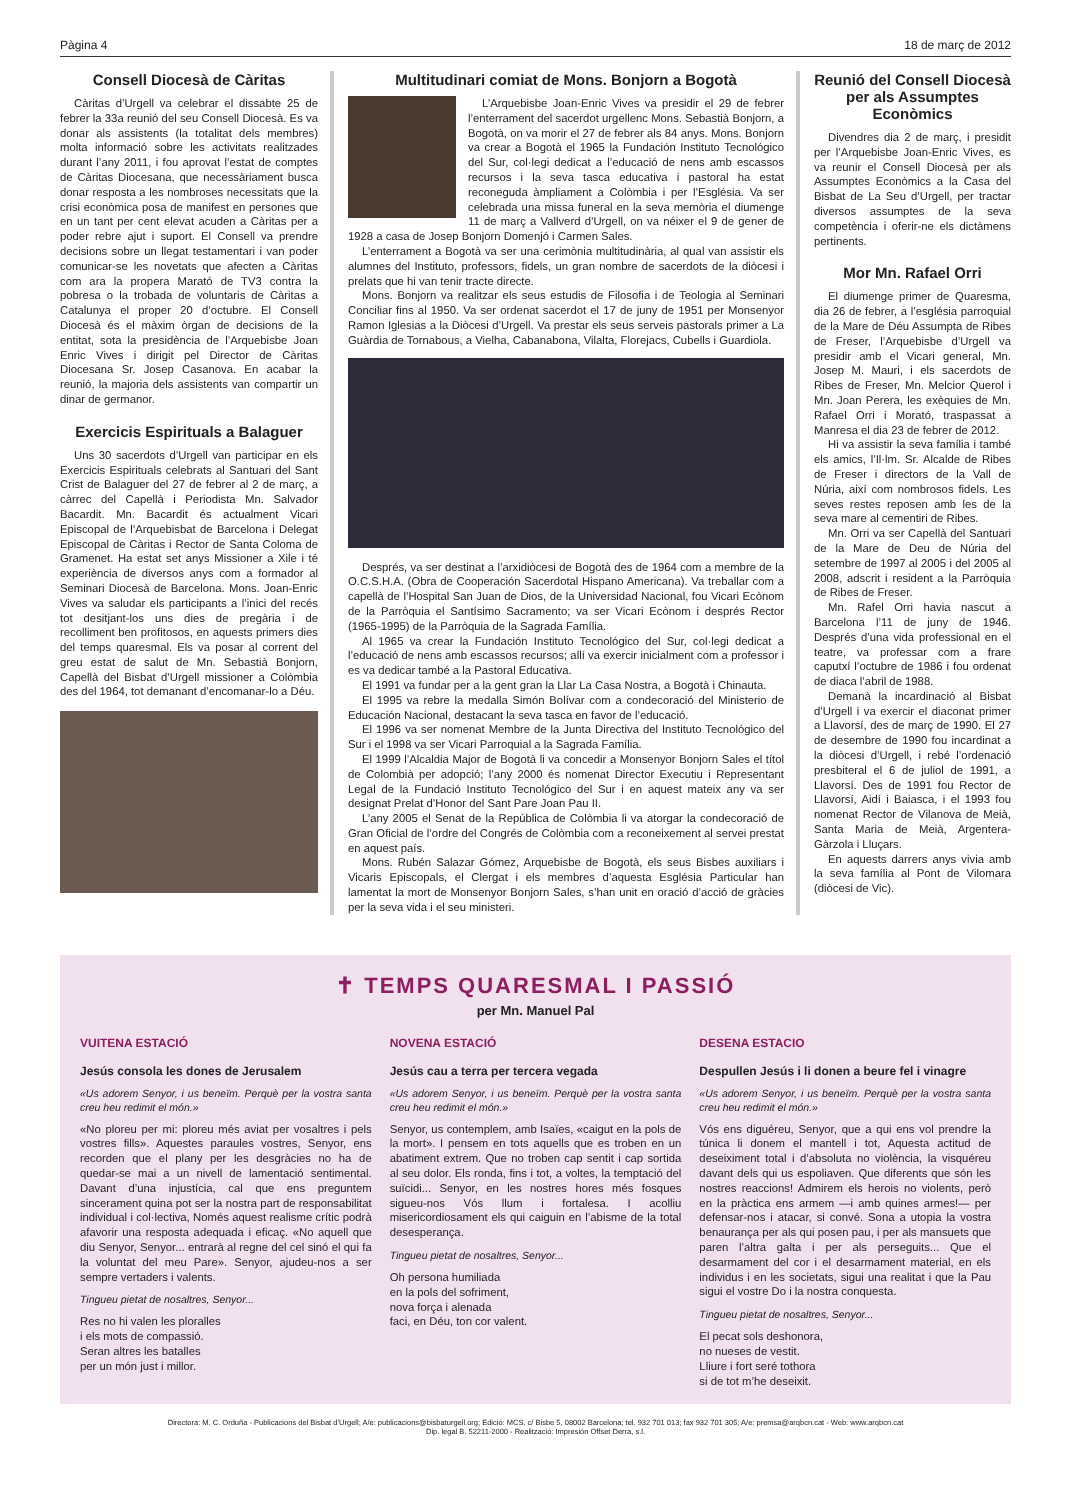Pàgina 4 18 de març de 2012
Consell Diocesà de Càritas
Càritas d’Urgell va celebrar el dissabte 25 de febrer la 33a reunió del seu Consell Diocesà. Es va donar als assistents (la totalitat dels membres) molta informació sobre les activitats realitzades durant l’any 2011, i fou aprovat l’estat de comptes de Càritas Diocesana, que necessàriament busca donar resposta a les nombroses necessitats que la crisi econòmica posa de manifest en persones que en un tant per cent elevat acuden a Càritas per a poder rebre ajut i suport. El Consell va prendre decisions sobre un llegat testamentari i van poder comunicar-se les novetats que afecten a Càritas com ara la propera Marató de TV3 contra la pobresa o la trobada de voluntaris de Càritas a Catalunya el proper 20 d’octubre. El Consell Diocesà és el màxim òrgan de decisions de la entitat, sota la presidència de l’Arquebisbe Joan Enric Vives i dirigit pel Director de Càritas Diocesana Sr. Josep Casanova. En acabar la reunió, la majoria dels assistents van compartir un dinar de germanor.
Exercicis Espirituals a Balaguer
Uns 30 sacerdots d’Urgell van participar en els Exercicis Espirituals celebrats al Santuari del Sant Crist de Balaguer del 27 de febrer al 2 de març, a càrrec del Capellà i Periodista Mn. Salvador Bacardit. Mn. Bacardit és actualment Vicari Episcopal de l’Arquebisbat de Barcelona i Delegat Episcopal de Càritas i Rector de Santa Coloma de Gramenet. Ha estat set anys Missioner a Xile i té experiència de diversos anys com a formador al Seminari Diocesà de Barcelona. Mons. Joan-Enric Vives va saludar els participants a l’inici del recés tot desitjant-los uns dies de pregària i de recolliment ben profitosos, en aquests primers dies del temps quaresmal. Els va posar al corrent del greu estat de salut de Mn. Sebastià Bonjorn, Capellà del Bisbat d’Urgell missioner a Colòmbia des del 1964, tot demanant d’encomanar-lo a Déu.
Multitudinari comiat de Mons. Bonjorn a Bogotà
L’Arquebisbe Joan-Enric Vives va presidir el 29 de febrer l’enterrament del sacerdot urgellenc Mons. Sebastià Bonjorn, a Bogotà, on va morir el 27 de febrer als 84 anys. Mons. Bonjorn va crear a Bogotà el 1965 la Fundación Instituto Tecnológico del Sur, col·legi dedicat a l’educació de nens amb escassos recursos i la seva tasca educativa i pastoral ha estat reconeguda àmpliament a Colòmbia i per l’Església. Va ser celebrada una missa funeral en la seva memòria el diumenge 11 de març a Vallverd d’Urgell, on va néixer el 9 de gener de 1928 a casa de Josep Bonjorn Domenjó i Carmen Sales.
L’enterrament a Bogotà va ser una cerimònia multitudinària, al qual van assistir els alumnes del Instituto, professors, fidels, un gran nombre de sacerdots de la diòcesi i prelats que hi van tenir tracte directe.
Mons. Bonjorn va realitzar els seus estudis de Filosofia i de Teologia al Seminari Conciliar fins al 1950. Va ser ordenat sacerdot el 17 de juny de 1951 per Monsenyor Ramon Iglesias a la Diòcesi d’Urgell. Va prestar els seus serveis pastorals primer a La Guàrdia de Tornabous, a Vielha, Cabanabona, Vilalta, Florejacs, Cubells i Guardiola.
Després, va ser destinat a l’arxidiòcesi de Bogotà des de 1964 com a membre de la O.C.S.H.A. (Obra de Cooperación Sacerdotal Hispano Americana). Va treballar com a capellà de l’Hospital San Juan de Dios, de la Universidad Nacional, fou Vicari Ecònom de la Parròquia el Santísimo Sacramento; va ser Vicari Ecònom i després Rector (1965-1995) de la Parròquia de la Sagrada Família.
Al 1965 va crear la Fundación Instituto Tecnológico del Sur, col·legi dedicat a l’educació de nens amb escassos recursos; allí va exercir inicialment com a professor i es va dedicar també a la Pastoral Educativa.
El 1991 va fundar per a la gent gran la Llar La Casa Nostra, a Bogotà i Chinauta.
El 1995 va rebre la medalla Simón Bolívar com a condecoració del Ministerio de Educación Nacional, destacant la seva tasca en favor de l’educació.
El 1996 va ser nomenat Membre de la Junta Directiva del Instituto Tecnológico del Sur i el 1998 va ser Vicari Parroquial a la Sagrada Família.
El 1999 l’Alcaldia Major de Bogotà li va concedir a Monsenyor Bonjorn Sales el títol de Colombià per adopció; l’any 2000 és nomenat Director Executiu i Representant Legal de la Fundació Instituto Tecnológico del Sur i en aquest mateix any va ser designat Prelat d’Honor del Sant Pare Joan Pau II.
L’any 2005 el Senat de la República de Colòmbia li va atorgar la condecoració de Gran Oficial de l’ordre del Congrés de Colòmbia com a reconeixement al servei prestat en aquest país.
Mons. Rubén Salazar Gómez, Arquebisbe de Bogotà, els seus Bisbes auxiliars i Vicaris Episcopals, el Clergat i els membres d’aquesta Església Particular han lamentat la mort de Monsenyor Bonjorn Sales, s’han unit en oració d’acció de gràcies per la seva vida i el seu ministeri.
Reunió del Consell Diocesà per als Assumptes Econòmics
Divendres dia 2 de març, i presidit per l’Arquebisbe Joan-Enric Vives, es va reunir el Consell Diocesà per als Assumptes Econòmics a la Casa del Bisbat de La Seu d’Urgell, per tractar diversos assumptes de la seva competència i oferir-ne els dictàmens pertinents.
Mor Mn. Rafael Orri
El diumenge primer de Quaresma, dia 26 de febrer, a l’església parroquial de la Mare de Déu Assumpta de Ribes de Freser, l’Arquebisbe d’Urgell va presidir amb el Vicari general, Mn. Josep M. Mauri, i els sacerdots de Ribes de Freser, Mn. Melcior Querol i Mn. Joan Perera, les exèquies de Mn. Rafael Orri i Morató, traspassat a Manresa el dia 23 de febrer de 2012.
Hi va assistir la seva família i també els amics, l’Il·lm. Sr. Alcalde de Ribes de Freser i directors de la Vall de Núria, així com nombrosos fidels. Les seves restes reposen amb les de la seva mare al cementiri de Ribes.
Mn. Orri va ser Capellà del Santuari de la Mare de Deu de Núria del setembre de 1997 al 2005 i del 2005 al 2008, adscrit i resident a la Parròquia de Ribes de Freser.
Mn. Rafel Orri havia nascut a Barcelona l’11 de juny de 1946. Després d’una vida professional en el teatre, va professar com a frare caputxí l’octubre de 1986 i fou ordenat de diaca l’abril de 1988.
Demanà la incardinació al Bisbat d’Urgell i va exercir el diaconat primer a Llavorsí, des de març de 1990. El 27 de desembre de 1990 fou incardinat a la diòcesi d’Urgell, i rebé l’ordenació presbiteral el 6 de juliol de 1991, a Llavorsí. Des de 1991 fou Rector de Llavorsí, Aidí i Baiasca, i el 1993 fou nomenat Rector de Vilanova de Meià, Santa Maria de Meià, Argentera-Gàrzola i Lluçars.
En aquests darrers anys vivia amb la seva família al Pont de Vilomara (diòcesi de Vic).
✝ TEMPS QUARESMAL I PASSIÓ
per Mn. Manuel Pal
VUITENA ESTACIÓ
Jesús consola les dones de Jerusalem
«Us adorem Senyor, i us beneïm. Perquè per la vostra santa creu heu redimit el món.»
«No ploreu per mi: ploreu més aviat per vosaltres i pels vostres fills». Aquestes paraules vostres, Senyor, ens recorden que el plany per les desgràcies no ha de quedar-se mai a un nivell de lamentació sentimental. Davant d’una injustícia, cal que ens preguntem sincerament quina pot ser la nostra part de responsabilitat individual i col·lectiva, Només aquest realisme crític podrà afavorir una resposta adequada i eficaç. «No aquell que diu Senyor, Senyor... entrarà al regne del cel sinó el qui fa la voluntat del meu Pare». Senyor, ajudeu-nos a ser sempre vertaders i valents.
Tingueu pietat de nosaltres, Senyor...
Res no hi valen les ploralles
i els mots de compassió.
Seran altres les batalles
per un món just i millor.
NOVENA ESTACIÓ
Jesús cau a terra per tercera vegada
«Us adorem Senyor, i us beneïm. Perquè per la vostra santa creu heu redimit el món.»
Senyor, us contemplem, amb Isaïes, «caigut en la pols de la mort». I pensem en tots aquells que es troben en un abatiment extrem. Que no troben cap sentit i cap sortida al seu dolor. Els ronda, fins i tot, a voltes, la temptació del suïcidi... Senyor, en les nostres hores més fosques sigueu-nos Vós llum i fortalesa. I acolliu misericordiosament els qui caiguin en l’abisme de la total desesperança.
Tingueu pietat de nosaltres, Senyor...
Oh persona humiliada
en la pols del sofriment,
nova força i alenada
faci, en Déu, ton cor valent.
DESENA ESTACIO
Despullen Jesús i li donen a beure fel i vinagre
«Us adorem Senyor, i us beneïm. Perquè per la vostra santa creu heu redimit el món.»
Vós ens diguéreu, Senyor, que a qui ens vol prendre la túnica li donem el mantell i tot, Aquesta actitud de deseiximent total i d’absoluta no violència, la visquéreu davant dels qui us espoliaven. Que diferents que són les nostres reaccions! Admirem els herois no violents, però en la pràctica ens armem —i amb quines armes!— per defensar-nos i atacar, si convé. Sona a utopia la vostra benaurança per als qui posen pau, i per als mansuets que paren l’altra galta i per als perseguits... Que el desarmament del cor i el desarmament material, en els individus i en les societats, sigui una realitat i que la Pau sigui el vostre Do i la nostra conquesta.
Tingueu pietat de nosaltres, Senyor...
El pecat sols deshonora,
no nueses de vestit.
Lliure i fort seré tothora
si de tot m’he deseixit.
Directora: M. C. Orduña - Publicacions del Bisbat d’Urgell; A/e: publicacions@bisbaturgell.org; Edició: MCS, c/ Bisbe 5, 08002 Barcelona; tel. 932 701 013; fax 932 701 305; A/e: premsa@arqbcn.cat - Web: www.arqbcn.cat
Dip. legal B. 52211-2000 - Realització: Impresión Offset Derra, s.l.